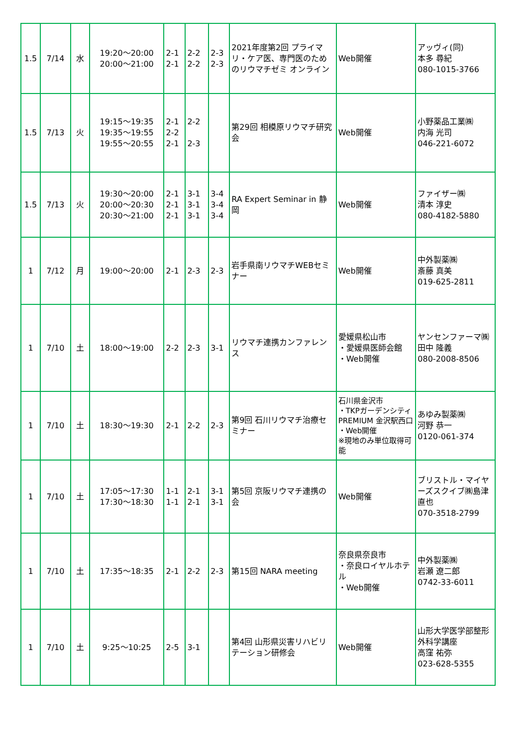| 1.5 | 7/14 | 水 | 19:20～20:00 20:00～21:00 | 2-1 2-1 | 2-2 2-2 | 2-3 2-3 | 2021年度第2回 プライマリ・ケア医、専門医のためのリウマチゼミ オンライン | Web開催 | アッヴィ(同) 本多 尋紀 080-1015-3766 |
| 1.5 | 7/13 | 火 | 19:15～19:35 19:35～19:55 19:55～20:55 | 2-1 2-2 2-1 | 2-2 2-3 | | 第29回 相模原リウマチ研究会 | Web開催 | 小野薬品工業㈱ 内海 光司 046-221-6072 |
| 1.5 | 7/13 | 火 | 19:30～20:00 20:00～20:30 20:30～21:00 | 2-1 2-1 2-1 | 3-1 3-1 3-1 | 3-4 3-4 3-4 | RA Expert Seminar in 静岡 | Web開催 | ファイザー㈱ 清本 淳史 080-4182-5880 |
| 1 | 7/12 | 月 | 19:00～20:00 | 2-1 | 2-3 | 2-3 | 岩手県南リウマチWEBセミナー | Web開催 | 中外製薬㈱ 斎藤 真美 019-625-2811 |
| 1 | 7/10 | 土 | 18:00～19:00 | 2-2 | 2-3 | 3-1 | リウマチ連携カンファレンス | 愛媛県松山市 ・愛媛県医師会館 ・Web開催 | ヤンセンファーマ㈱田中 隆義 080-2008-8506 |
| 1 | 7/10 | 土 | 18:30～19:30 | 2-1 | 2-2 | 2-3 | 第9回 石川リウマチ治療セミナー | 石川県金沢市 ・TKPガーデンシティPREMIUM 金沢駅西口 ・Web開催 ※現地のみ単位取得可能 | あゆみ製薬㈱ 河野 恭一 0120-061-374 |
| 1 | 7/10 | 土 | 17:05～17:30 17:30～18:30 | 1-1 1-1 | 2-1 2-1 | 3-1 3-1 | 第5回 京阪リウマチ連携の会 | Web開催 | ブリストル・マイヤーズスクイブ㈱島津 直也 070-3518-2799 |
| 1 | 7/10 | 土 | 17:35～18:35 | 2-1 | 2-2 | 2-3 | 第15回 NARA meeting | 奈良県奈良市 ・奈良ロイヤルホテル ・Web開催 | 中外製薬㈱ 岩瀬 遼二郎 0742-33-6011 |
| 1 | 7/10 | 土 | 9:25～10:25 | 2-5 | 3-1 | | 第4回 山形県災害リハビリテーション研修会 | Web開催 | 山形大学医学部整形外科学講座 高窪 祐弥 023-628-5355 |